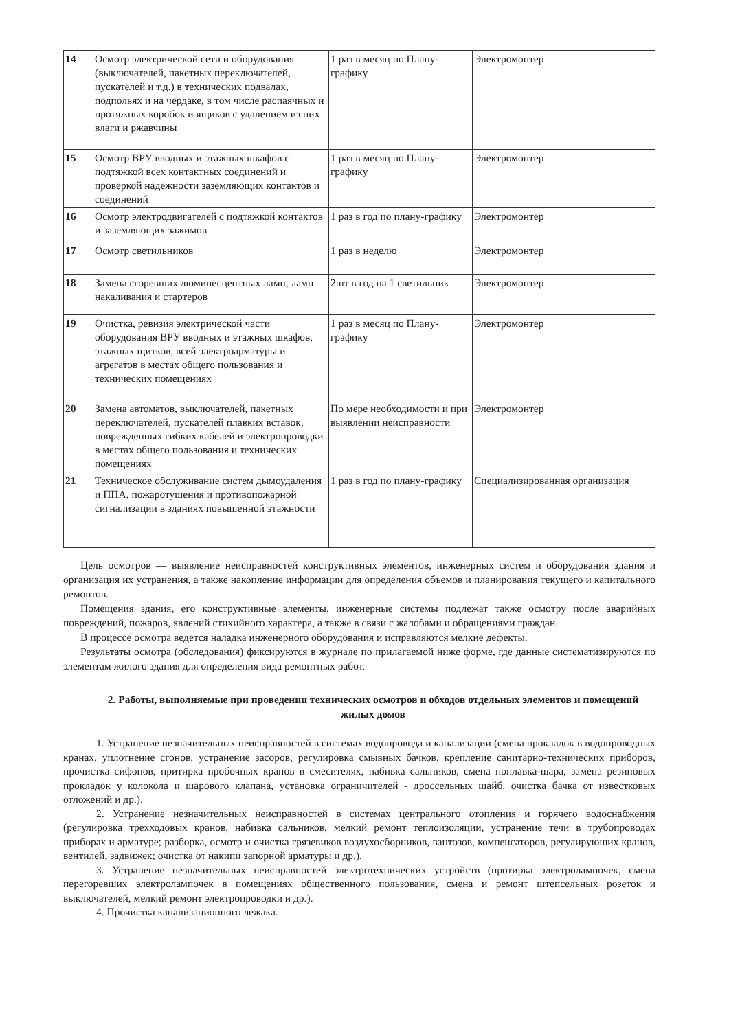| 14 | Осмотр электрической сети и оборудования (выключателей, пакетных переключателей, пускателей и т.д.) в технических подвалах, подпольях и на чердаке, в том числе распаячных и протяжных коробок и ящиков с удалением из них влаги и ржавчины | 1 раз в месяц по Плану-графику | Электромонтер |
| 15 | Осмотр ВРУ вводных и этажных шкафов с подтяжкой всех контактных соединений и проверкой надежности заземляющих контактов и соединений | 1 раз в месяц по Плану-графику | Электромонтер |
| 16 | Осмотр электродвигателей с подтяжкой контактов и заземляющих зажимов | 1 раз в год по плану-графику | Электромонтер |
| 17 | Осмотр светильников | 1 раз в неделю | Электромонтер |
| 18 | Замена сгоревших люминесцентных ламп, ламп накаливания и стартеров | 2шт в год на 1 светильник | Электромонтер |
| 19 | Очистка, ревизия электрической части оборудования ВРУ вводных и этажных шкафов, этажных щитков, всей электроарматуры и агрегатов в местах общего пользования и технических помещениях | 1 раз в месяц по Плану-графику | Электромонтер |
| 20 | Замена автоматов, выключателей, пакетных переключателей, пускателей плавких вставок, поврежденных гибких кабелей и электропроводки в местах общего пользования и технических помещениях | По мере необходимости и при выявлении неисправности | Электромонтер |
| 21 | Техническое обслуживание систем дымоудаления и ППА, пожаротушения и противопожарной сигнализации в зданиях повышенной этажности | 1 раз в год по плану-графику | Специализированная организация |
Цель осмотров — выявление неисправностей конструктивных элементов, инженерных систем и оборудования здания и организация их устранения, а также накопление информации для определения объемов и планирования текущего и капитального ремонтов.
Помещения здания, его конструктивные элементы, инженерные системы подлежат также осмотру после аварийных повреждений, пожаров, явлений стихийного характера, а также в связи с жалобами и обращениями граждан.
В процессе осмотра ведется наладка инженерного оборудования и исправляются мелкие дефекты.
Результаты осмотра (обследования) фиксируются в журнале по прилагаемой ниже форме, где данные систематизируются по элементам жилого здания для определения вида ремонтных работ.
2. Работы, выполняемые при проведении технических осмотров и обходов отдельных элементов и помещений жилых домов
1. Устранение незначительных неисправностей в системах водопровода и канализации (смена прокладок в водопроводных кранах, уплотнение сгонов, устранение засоров, регулировка смывных бачков, крепление санитарно-технических приборов, прочистка сифонов, притирка пробочных кранов в смесителях, набивка сальников, смена поплавка-шара, замена резиновых прокладок у колокола и шарового клапана, установка ограничителей - дроссельных шайб, очистка бачка от известковых отложений и др.).
2. Устранение незначительных неисправностей в системах центрального отопления и горячего водоснабжения (регулировка трехходовых кранов, набивка сальников, мелкий ремонт теплоизоляции, устранение течи в трубопроводах приборах и арматуре; разборка, осмотр и очистка грязевиков воздухосборников, вантозов, компенсаторов, регулирующих кранов, вентилей, задвижек; очистка от накипи запорной арматуры и др.).
3. Устранение незначительных неисправностей электротехнических устройств (протирка электролампочек, смена перегоревших электролампочек в помещениях общественного пользования, смена и ремонт штепсельных розеток и выключателей, мелкий ремонт электропроводки и др.).
4. Прочистка канализационного лежака.